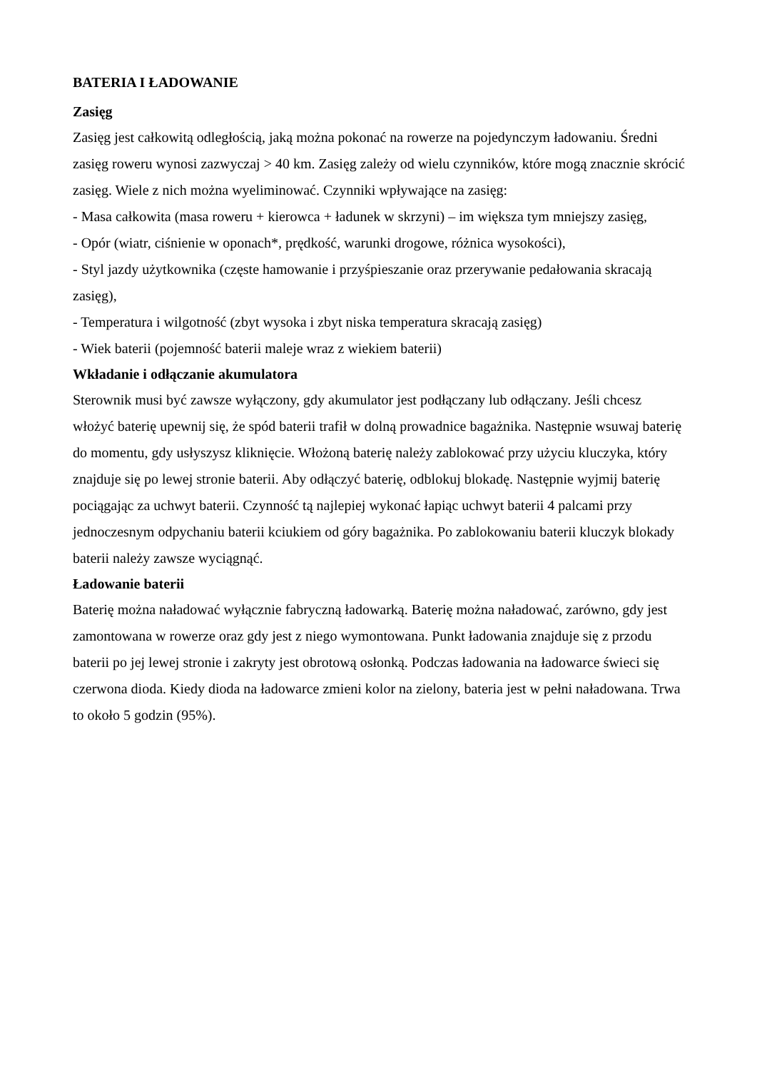BATERIA I ŁADOWANIE
Zasięg
Zasięg jest całkowitą odległością, jaką można pokonać na rowerze na pojedynczym ładowaniu. Średni zasięg roweru wynosi zazwyczaj > 40 km. Zasięg zależy od wielu czynników, które mogą znacznie skrócić zasięg. Wiele z nich można wyeliminować. Czynniki wpływające na zasięg:
- Masa całkowita (masa roweru + kierowca + ładunek w skrzyni) – im większa tym mniejszy zasięg,
- Opór (wiatr, ciśnienie w oponach*, prędkość, warunki drogowe, różnica wysokości),
- Styl jazdy użytkownika (częste hamowanie i przyśpieszanie oraz przerywanie pedałowania skracają zasięg),
- Temperatura i wilgotność (zbyt wysoka i zbyt niska temperatura skracają zasięg)
- Wiek baterii (pojemność baterii maleje wraz z wiekiem baterii)
Wkładanie i odłączanie akumulatora
Sterownik musi być zawsze wyłączony, gdy akumulator jest podłączany lub odłączany. Jeśli chcesz włożyć baterię upewnij się, że spód baterii trafił w dolną prowadnice bagażnika. Następnie wsuwaj baterię do momentu, gdy usłyszysz kliknięcie. Włożoną baterię należy zablokować przy użyciu kluczyka, który znajduje się po lewej stronie baterii. Aby odłączyć baterię, odblokuj blokadę. Następnie wyjmij baterię pociągając za uchwyt baterii. Czynność tą najlepiej wykonać łapiąc uchwyt baterii 4 palcami przy jednoczesnym odpychaniu baterii kciukiem od góry bagażnika. Po zablokowaniu baterii kluczyk blokady baterii należy zawsze wyciągnąć.
Ładowanie baterii
Baterię można naładować wyłącznie fabryczną ładowarką. Baterię można naładować, zarówno, gdy jest zamontowana w rowerze oraz gdy jest z niego wymontowana. Punkt ładowania znajduje się z przodu baterii po jej lewej stronie i zakryty jest obrotową osłonką. Podczas ładowania na ładowarce świeci się czerwona dioda. Kiedy dioda na ładowarce zmieni kolor na zielony, bateria jest w pełni naładowana. Trwa to około 5 godzin (95%).